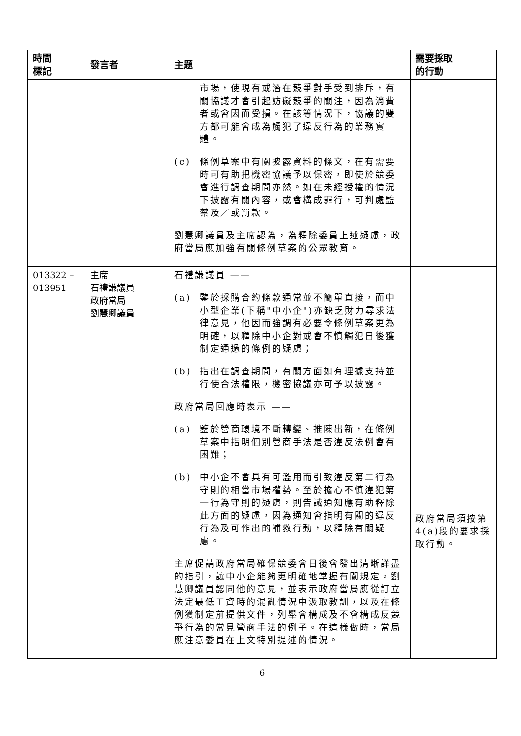| 時間 標記 | 發言者 | 主題 | 需要採取 的行動 |
| --- | --- | --- | --- |
| | | 市場，使現有或潛在競爭對手受到排斥，有關協議才會引起妨礙競爭的關注，因為消費者或會因而受損。在該等情況下，協議的雙方都可能會成為觸犯了違反行為的業務實體。 (c) 條例草案中有關披露資料的條文，在有需要時可有助把機密協議予以保密，即使於競委會進行調查期間亦然。如在未經授權的情況下披露有關內容，或會構成罪行，可判處監禁及／或罰款。 劉慧卿議員及主席認為，為釋除委員上述疑慮，政府當局應加強有關條例草案的公眾教育。 | |
| 013322 – 013951 | 主席 石禮謙議員 政府當局 劉慧卿議員 | 石禮謙議員 —— (a) 鑒於採購合約條款通常並不簡單直接，而中小型企業(下稱"中小企")亦缺乏財力尋求法律意見，他因而強調有必要令條例草案更為明確，以釋除中小企對或會不慎觸犯日後獲制定通過的條例的疑慮； (b) 指出在調查期間，有關方面如有理據支持並行使合法權限，機密協議亦可予以披露。 政府當局回應時表示 —— (a) 鑒於營商環境不斷轉變、推陳出新，在條例草案中指明個別營商手法是否違反法例會有困難； (b) 中小企不會具有可濫用而引致違反第二行為守則的相當市場權勢。至於擔心不慎違犯第一行為守則的疑慮，則告誡通知應有助釋除此方面的疑慮，因為通知會指明有關的違反行為及可作出的補救行動，以釋除有關疑慮。 主席促請政府當局確保競委會日後會發出清晰詳盡的指引，讓中小企能夠更明確地掌握有關規定。劉慧卿議員認同他的意見，並表示政府當局應從訂立法定最低工資時的混亂情況中汲取教訓，以及在條例獲制定前提供文件，列舉會構成及不會構成反競爭行為的常見營商手法的例子。在這樣做時，當局應注意委員在上文特別提述的情況。 | 政府當局須按第4(a)段的要求採取行動。 |
6